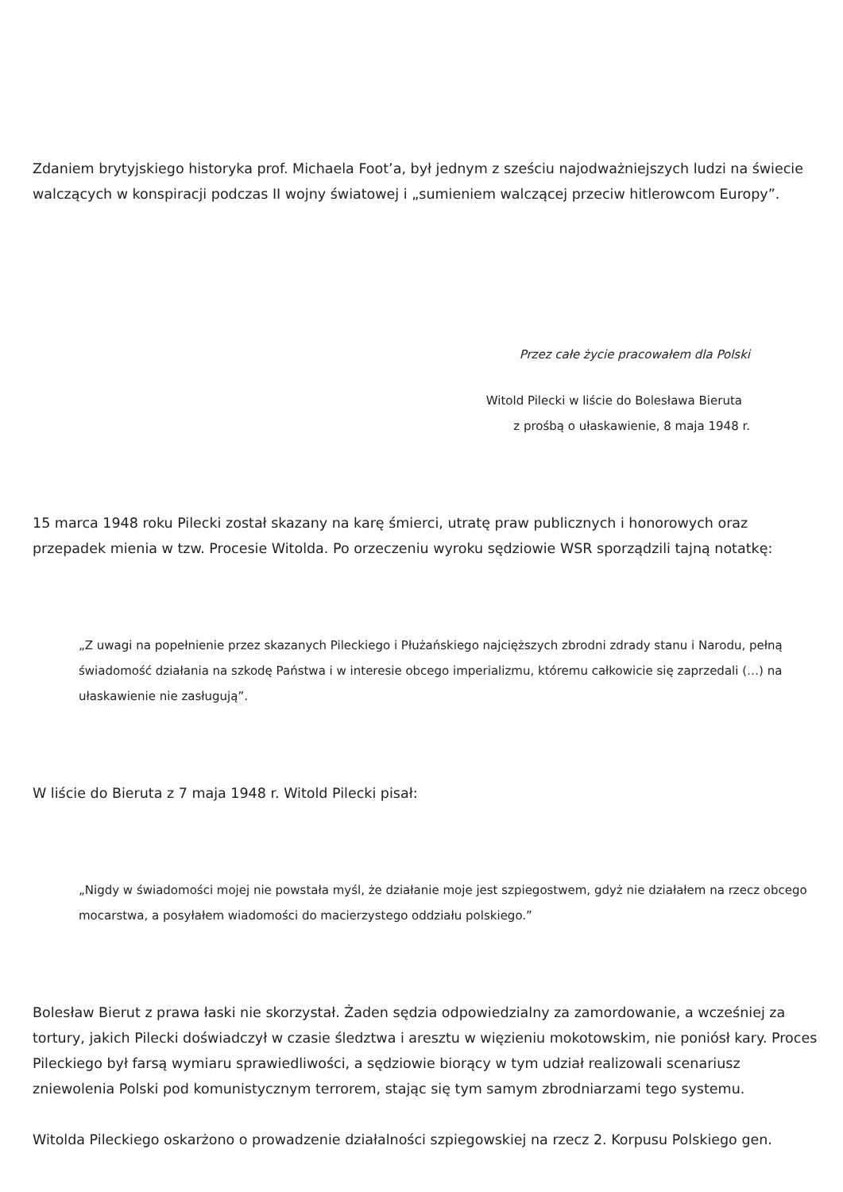Zdaniem brytyjskiego historyka prof. Michaela Foot’a, był jednym z sześciu najodważniejszych ludzi na świecie walczących w konspiracji podczas II wojny światowej i „sumieniem walczącej przeciw hitlerowcom Europy”.
Przez całe życie pracowałem dla Polski
Witold Pilecki w liście do Bolesława Bieruta
z prośbą o ułaskawienie, 8 maja 1948 r.
15 marca 1948 roku Pilecki został skazany na karę śmierci, utratę praw publicznych i honorowych oraz przepadek mienia w tzw. Procesie Witolda. Po orzeczeniu wyroku sędziowie WSR sporządzili tajną notatkę:
„Z uwagi na popełnienie przez skazanych Pileckiego i Płużańskiego najcięższych zbrodni zdrady stanu i Narodu, pełną świadomość działania na szkodę Państwa i w interesie obcego imperializmu, któremu całkowicie się zaprzedali (…) na ułaskawienie nie zasługują”.
W liście do Bieruta z 7 maja 1948 r. Witold Pilecki pisał:
„Nigdy w świadomości mojej nie powstała myśl, że działanie moje jest szpiegostwem, gdyż nie działałem na rzecz obcego mocarstwa, a posyłałem wiadomości do macierzystego oddziału polskiego.”
Bolesław Bierut z prawa łaski nie skorzystał. Żaden sędzia odpowiedzialny za zamordowanie, a wcześniej za tortury, jakich Pilecki doświadczył w czasie śledztwa i aresztu w więzieniu mokotowskim, nie poniósł kary. Proces Pileckiego był farsą wymiaru sprawiedliwości, a sędziowie biorący w tym udział realizowali scenariusz zniewolenia Polski pod komunistycznym terrorem, stając się tym samym zbrodniarzami tego systemu.
Witolda Pileckiego oskarżono o prowadzenie działalności szpiegowskiej na rzecz 2. Korpusu Polskiego gen.